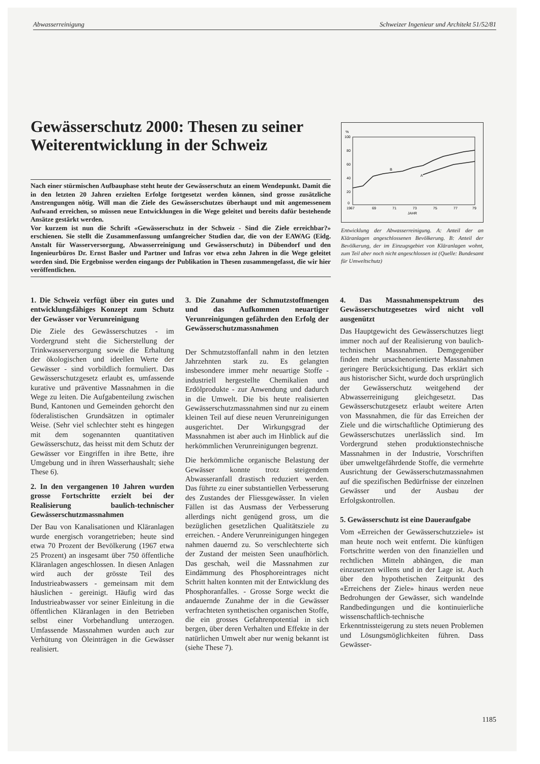Abwasserreinigung Schweizer Ingenieur und Architekt 51/52/81
Gewässerschutz 2000: Thesen zu seiner Weiterentwicklung in der Schweiz
Nach einer stürmischen Aufbauphase steht heute der Gewässerschutz an einem Wendepunkt. Damit die in den letzten 20 Jahren erzielten Erfolge fortgesetzt werden können, sind grosse zusätzliche Anstrengungen nötig. Will man die Ziele des Gewässerschutzes überhaupt und mit angemessenem Aufwand erreichen, so müssen neue Entwicklungen in die Wege geleitet und bereits dafür bestehende Ansätze gestärkt werden.
Vor kurzem ist nun die Schrift «Gewässerschutz in der Schweiz - Sind die Ziele erreichbar?» erschienen. Sie stellt die Zusammenfassung umfangreicher Studien dar, die von der EAWAG (Eidg. Anstalt für Wasserversorgung, Abwasserreinigung und Gewässerschutz) in Dübendorf und den Ingenieurbüros Dr. Ernst Basler und Partner und Infras vor etwa zehn Jahren in die Wege geleitet worden sind. Die Ergebnisse werden eingangs der Publikation in Thesen zusammengefasst, die wir hier veröffentlichen.
%
100
80
60
40
20
0
B
A
1967
69
71
73
75
77
79
JAHR
Entwicklung der Abwasserreinigung. A: Anteil der an Kläranlagen angeschlossenen Bevölkerung. B: Anteil der Bevölkerung, der im Einzugsgebiet von Kläranlagen wohnt, zum Teil aber noch nicht angeschlossen ist (Quelle: Bundesamt für Umweltschutz)
1. Die Schweiz verfügt über ein gutes und entwicklungsfähiges Konzept zum Schutz der Gewässer vor Verunreinigung
Die Ziele des Gewässerschutzes - im Vordergrund steht die Sicherstellung der Trinkwasserversorgung sowie die Erhaltung der ökologischen und ideellen Werte der Gewässer - sind vorbildlich formuliert. Das Gewässerschutzgesetz erlaubt es, umfassende kurative und präventive Massnahmen in die Wege zu leiten. Die Aufgabenteilung zwischen Bund, Kantonen und Gemeinden gehorcht den föderalistischen Grundsätzen in optimaler Weise. (Sehr viel schlechter steht es hingegen mit dem sogenannten quantitativen Gewässerschutz, das heisst mit dem Schutz der Gewässer vor Eingriffen in ihre Bette, ihre Umgebung und in ihren Wasserhaushalt; siehe These 6).
2. In den vergangenen 10 Jahren wurden grosse Fortschritte erzielt bei der Realisierung baulich-technischer Gewässerschutzmassnahmen
Der Bau von Kanalisationen und Kläranlagen wurde energisch vorangetrieben; heute sind etwa 70 Prozent der Bevölkerung (1967 etwa 25 Prozent) an insgesamt über 750 öffentliche Kläranlagen angeschlossen. In diesen Anlagen wird auch der grösste Teil des Industrieabwassers - gemeinsam mit dem häuslichen - gereinigt. Häufig wird das Industrieabwasser vor seiner Einleitung in die öffentlichen Kläranlagen in den Betrieben selbst einer Vorbehandlung unterzogen. Umfassende Massnahmen wurden auch zur Verhütung von Öleinträgen in die Gewässer realisiert.
3. Die Zunahme der Schmutzstoffmengen und das Aufkommen neuartiger Verunreinigungen gefährden den Erfolg der Gewässerschutzmassnahmen
Der Schmutzstoffanfall nahm in den letzten Jahrzehnten stark zu. Es gelangten insbesondere immer mehr neuartige Stoffe - industriell hergestellte Chemikalien und Erdölprodukte - zur Anwendung und dadurch in die Umwelt. Die bis heute realisierten Gewässerschutzmassnahmen sind nur zu einem kleinen Teil auf diese neuen Verunreinigungen ausgerichtet. Der Wirkungsgrad der Massnahmen ist aber auch im Hinblick auf die herkömmlichen Verunreinigungen begrenzt.
Die herkömmliche organische Belastung der Gewässer konnte trotz steigendem Abwasseranfall drastisch reduziert werden. Das führte zu einer substantiellen Verbesserung des Zustandes der Fliessgewässer. In vielen Fällen ist das Ausmass der Verbesserung allerdings nicht genügend gross, um die bezüglichen gesetzlichen Qualitätsziele zu erreichen. - Andere Verunreinigungen hingegen nahmen dauernd zu. So verschlechterte sich der Zustand der meisten Seen unaufhörlich. Das geschah, weil die Massnahmen zur Eindämmung des Phosphoreintrages nicht Schritt halten konnten mit der Entwicklung des Phosphoranfalles. - Grosse Sorge weckt die andauernde Zunahme der in die Gewässer verfrachteten synthetischen organischen Stoffe, die ein grosses Gefahrenpotential in sich bergen, über deren Verhalten und Effekte in der natürlichen Umwelt aber nur wenig bekannt ist (siehe These 7).
4. Das Massnahmenspektrum des Gewässerschutzgesetzes wird nicht voll ausgenützt
Das Hauptgewicht des Gewässerschutzes liegt immer noch auf der Realisierung von baulich-technischen Massnahmen. Demgegenüber finden mehr ursachenorientierte Massnahmen geringere Berücksichtigung. Das erklärt sich aus historischer Sicht, wurde doch ursprünglich der Gewässerschutz weitgehend der Abwasserreinigung gleichgesetzt. Das Gewässerschutzgesetz erlaubt weitere Arten von Massnahmen, die für das Erreichen der Ziele und die wirtschaftliche Optimierung des Gewässerschutzes unerlässlich sind. Im Vordergrund stehen produktionstechnische Massnahmen in der Industrie, Vorschriften über umweltgefährdende Stoffe, die vermehrte Ausrichtung der Gewässerschutzmassnahmen auf die spezifischen Bedürfnisse der einzelnen Gewässer und der Ausbau der Erfolgskontrollen.
5. Gewässerschutz ist eine Daueraufgabe
Vom «Erreichen der Gewässerschutzziele» ist man heute noch weit entfernt. Die künftigen Fortschritte werden von den finanziellen und rechtlichen Mitteln abhängen, die man einzusetzen willens und in der Lage ist. Auch über den hypothetischen Zeitpunkt des «Erreichens der Ziele» hinaus werden neue Bedrohungen der Gewässer, sich wandelnde Randbedingungen und die kontinuierliche wissenschaftlich-technische Erkenntnissteigerung zu stets neuen Problemen und Lösungsmöglichkeiten führen. Dass Gewässer-
1185